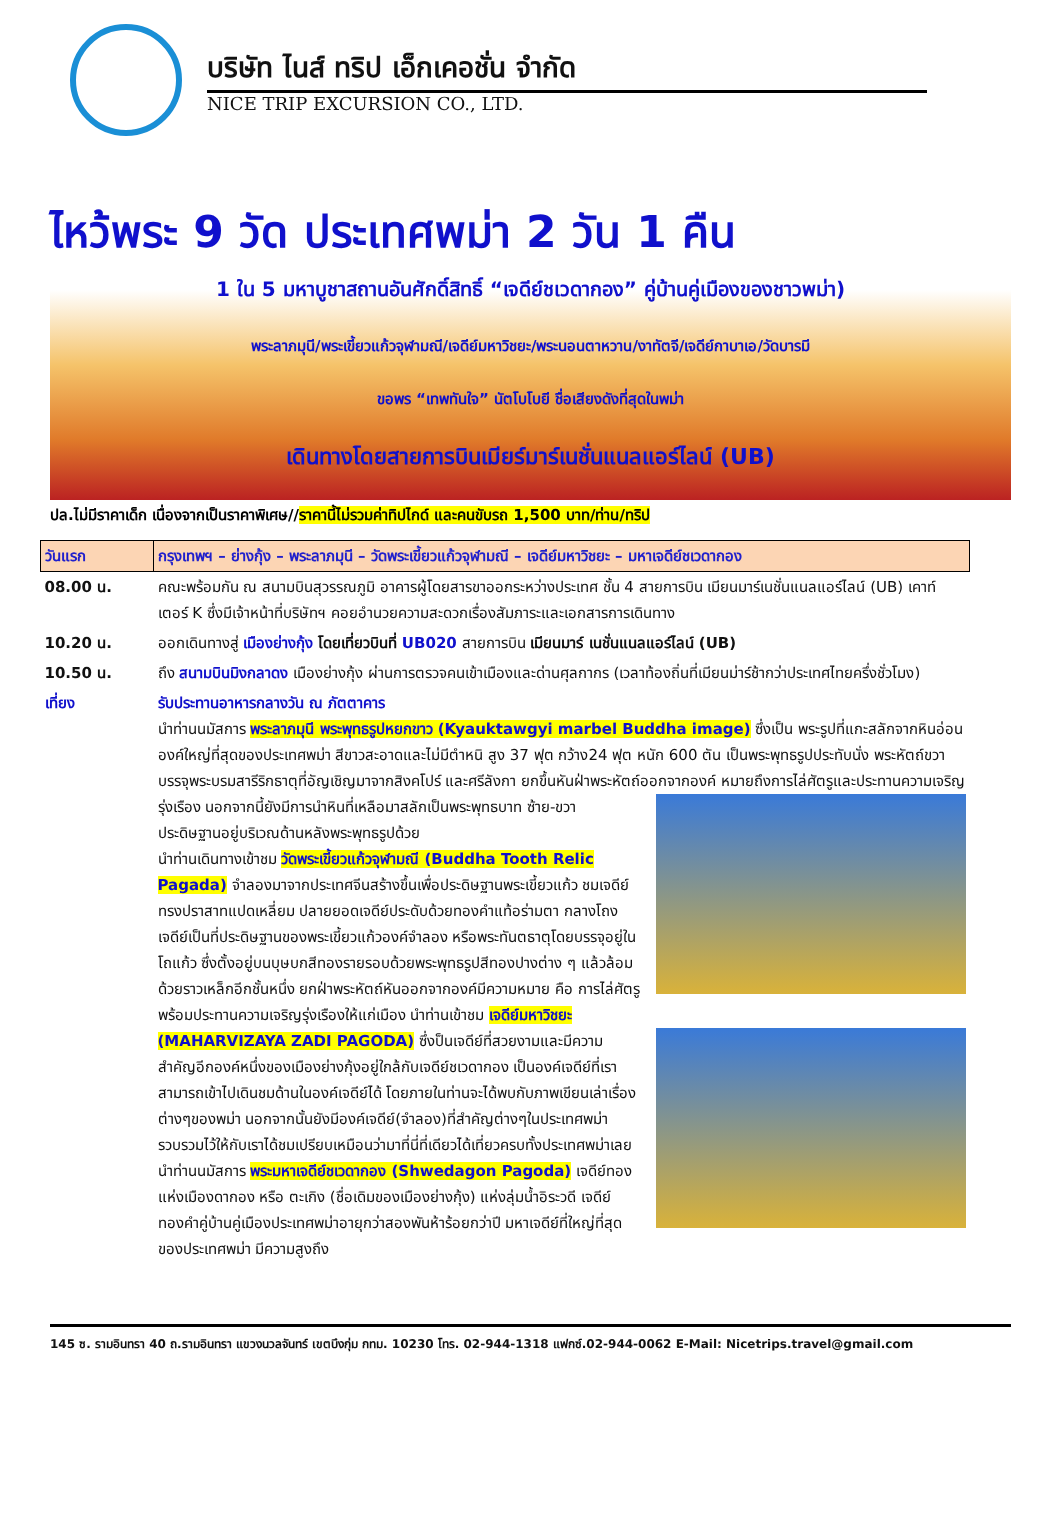บริษัท ไนส์ ทริป เอ็กเคอชั่น จำกัด
NICE TRIP EXCURSION CO., LTD.
ไหว้พระ 9 วัด ประเทศพม่า 2 วัน 1 คืน
1 ใน 5 มหาบูชาสถานอันศักดิ์สิทธิ์ “เจดีย์ชเวดากอง” คู่บ้านคู่เมืองของชาวพม่า)
พระลาภมุนี/พระเขี้ยวแก้วจุฬามณี/เจดีย์มหาวิชยะ/พระนอนตาหวาน/งาทัตจี/เจดีย์กาบาเอ/วัดบารมี
ขอพร “เทพทันใจ” นัตโบโบยี ชื่อเสียงดังที่สุดในพม่า
เดินทางโดยสายการบินเมียร์มาร์เนชั่นแนลแอร์ไลน์ (UB)
ปล.ไม่มีราคาเด็ก เนื่องจากเป็นราคาพิเศษ//ราคานี้ไม่รวมค่าทิปไกด์ และคนขับรถ 1,500 บาท/ท่าน/ทริป
| วันแรก | กรุงเทพฯ – ย่างกุ้ง – พระลาภมุนี – วัดพระเขี้ยวแก้วจุฬามณี – เจดีย์มหาวิชยะ – มหาเจดีย์ชเวดากอง |
| 08.00 น. | คณะพร้อมกัน ณ สนามบินสุวรรณภูมิ อาคารผู้โดยสารขาออกระหว่างประเทศ ชั้น 4 สายการบิน เมียนมาร์เนชั่นแนลแอร์ไลน์ (UB) เคาท์เตอร์ K ซึ่งมีเจ้าหน้าที่บริษัทฯ คอยอำนวยความสะดวกเรื่องสัมภาระและเอกสารการเดินทาง |
| 10.20 น. | ออกเดินทางสู่ เมืองย่างกุ้ง โดยเที่ยวบินที่ UB020 สายการบิน เมียนมาร์ เนชั่นแนลแอร์ไลน์ (UB) |
| 10.50 น. | ถึง สนามบินมิงกลาดง เมืองย่างกุ้ง ผ่านการตรวจคนเข้าเมืองและด่านศุลกากร (เวลาท้องถิ่นที่เมียนม่าร์ช้ากว่าประเทศไทยครึ่งชั่วโมง) |
| เที่ยง | รับประทานอาหารกลางวัน ณ ภัตตาคาร นำท่านนมัสการ พระลาภมุนี พระพุทธรูปหยกขาว (Kyauktawgyi marbel Buddha image) ซึ่งเป็น พระรูปที่แกะสลักจากหินอ่อนองค์ใหญ่ที่สุดของประเทศพม่า สีขาวสะอาดและไม่มีตำหนิ สูง 37 ฟุต กว้าง24 ฟุต หนัก 600 ตัน เป็นพระพุทธรูปประทับนั่ง พระหัตถ์ขวาบรรจุพระบรมสารีริกธาตุที่อัญเชิญมาจากสิงคโปร์ และศรีลังกา ยกขึ้นหันฝ่าพระหัตถ์ออกจากองค์ หมายถึงการไล่ศัตรูและประทานความเจริญรุ่งเรือง นอกจากนี้ยังมีการนำหินที่เหลือมาสลักเป็นพระพุทธบาท ซ้าย-ขวา ประดิษฐานอยู่บริเวณด้านหลังพระพุทธรูปด้วย นำท่านเดินทางเข้าชม วัดพระเขี้ยวแก้วจุฬามณี (Buddha Tooth Relic Pagada) จำลองมาจากประเทศจีนสร้างขึ้นเพื่อประดิษฐานพระเขี้ยวแก้ว ชมเจดีย์ทรงปราสาทแปดเหลี่ยม ปลายยอดเจดีย์ประดับด้วยทองคำแท้อร่ามตา กลางโถงเจดีย์เป็นที่ประดิษฐานของพระเขี้ยวแก้วองค์จำลอง หรือพระทันตธาตุโดยบรรจุอยู่ในโถแก้ว ซึ่งตั้งอยู่บนบุษบกสีทองรายรอบด้วยพระพุทธรูปสีทองปางต่าง ๆ แล้วล้อมด้วยราวเหล็กอีกชั้นหนึ่ง ยกฝ่าพระหัตถ์หันออกจากองค์มีความหมาย คือ การไล่ศัตรูพร้อมประทานความเจริญรุ่งเรืองให้แก่เมือง นำท่านเข้าชม เจดีย์มหาวิชยะ (MAHARVIZAYA ZADI PAGODA) ซึ่งป็นเจดีย์ที่สวยงามและมีความสำคัญอีกองค์หนึ่งของเมืองย่างกุ้งอยู่ใกล้กับเจดีย์ชเวดากอง เป็นองค์เจดีย์ที่เราสามารถเข้าไปเดินชมด้านในองค์เจดีย์ได้ โดยภายในท่านจะได้พบกับภาพเขียนเล่าเรื่องต่างๆของพม่า นอกจากนั้นยังมีองค์เจดีย์(จำลอง)ที่สำคัญต่างๆในประเทศพม่ารวบรวมไว้ให้กับเราได้ชมเปรียบเหมือนว่ามาที่นี่ที่เดียวได้เที่ยวครบทั้งประเทศพม่าเลย นำท่านนมัสการ พระมหาเจดีย์ชเวดากอง (Shwedagon Pagoda) เจดีย์ทองแห่งเมืองดากอง หรือ ตะเกิง (ชื่อเดิมของเมืองย่างกุ้ง) แห่งลุ่มน้ำอิระวดี เจดีย์ทองคำคู่บ้านคู่เมืองประเทศพม่าอายุกว่าสองพันห้าร้อยกว่าปี มหาเจดีย์ที่ใหญ่ที่สุดของประเทศพม่า มีความสูงถึง |
145 ซ. รามอินทรา 40 ถ.รามอินทรา แขวงนวลจันทร์ เขตบึงกุ่ม กทม. 10230 โทร. 02-944-1318 แฟกซ์.02-944-0062 E-Mail: Nicetrips.travel@gmail.com